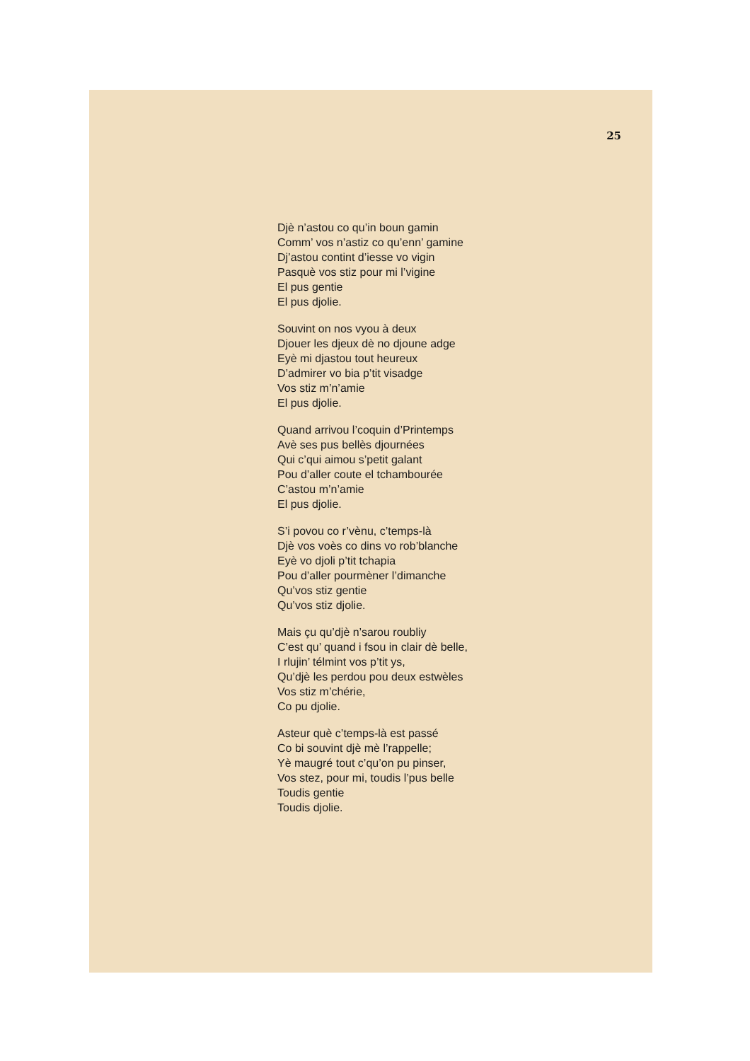25
Djè n’astou co qu’in boun gamin
Comm’ vos n’astiz co qu’enn’ gamine
Dj’astou contint d’iesse vo vigin
Pasquè vos stiz pour mi l’vigine
El pus gentie
El pus djolie.
Souvint on nos vyou à deux
Djouer les djeux dè no djoune adge
Eyè mi djastou tout heureux
D’admirer vo bia p’tit visadge
Vos stiz m’n’amie
El pus djolie.
Quand arrivou l’coquin d’Printemps
Avè ses pus bellès djournées
Qui c’qui aimou s’petit galant
Pou d’aller coute el tchambourée
C’astou m’n’amie
El pus djolie.
S’i povou co r’vènu, c’temps-là
Djè vos voès co dins vo rob’blanche
Eyè vo djoli p’tit tchapia
Pou d’aller pourmèner l’dimanche
Qu’vos stiz gentie
Qu’vos stiz djolie.
Mais çu qu’djè n’sarou roubliy
C’est qu’ quand i fsou in clair dè belle,
I rlujin’ télmint vos p’tit ys,
Qu’djè les perdou pou deux estwèles
Vos stiz m’chérie,
Co pu djolie.
Asteur què c’temps-là est passé
Co bi souvint djè mè l’rappelle;
Yè maugré tout c’qu’on pu pinser,
Vos stez, pour mi, toudis l’pus belle
Toudis gentie
Toudis djolie.